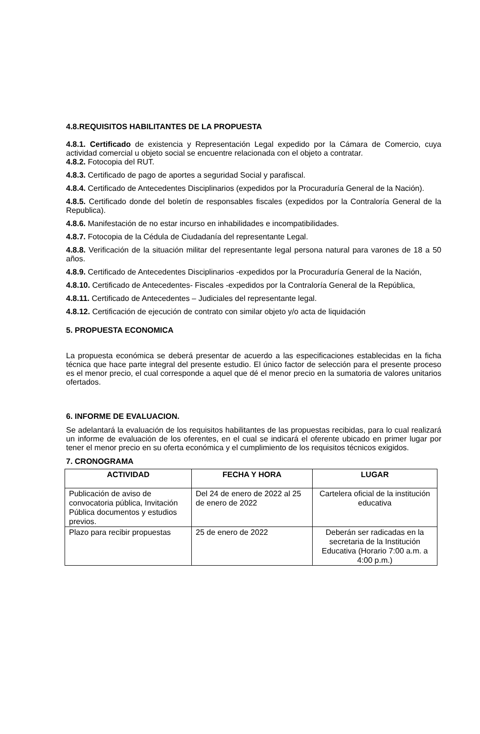4.8.REQUISITOS HABILITANTES DE LA PROPUESTA
4.8.1. Certificado de existencia y Representación Legal expedido por la Cámara de Comercio, cuya actividad comercial u objeto social se encuentre relacionada con el objeto a contratar.
4.8.2. Fotocopia del RUT.
4.8.3. Certificado de pago de aportes a seguridad Social y parafiscal.
4.8.4. Certificado de Antecedentes Disciplinarios (expedidos por la Procuraduría General de la Nación).
4.8.5. Certificado donde del boletín de responsables fiscales (expedidos por la Contraloría General de la Republica).
4.8.6. Manifestación de no estar incurso en inhabilidades e incompatibilidades.
4.8.7. Fotocopia de la Cédula de Ciudadanía del representante Legal.
4.8.8. Verificación de la situación militar del representante legal persona natural para varones de 18 a 50 años.
4.8.9. Certificado de Antecedentes Disciplinarios -expedidos por la Procuraduría General de la Nación,
4.8.10. Certificado de Antecedentes- Fiscales -expedidos por la Contraloría General de la República,
4.8.11. Certificado de Antecedentes – Judiciales del representante legal.
4.8.12. Certificación de ejecución de contrato con similar objeto y/o acta de liquidación
5. PROPUESTA ECONOMICA
La propuesta económica se deberá presentar de acuerdo a las especificaciones establecidas en la ficha técnica que hace parte integral del presente estudio. El único factor de selección para el presente proceso es el menor precio, el cual corresponde a aquel que dé el menor precio en la sumatoria de valores unitarios ofertados.
6. INFORME DE EVALUACION.
Se adelantará la evaluación de los requisitos habilitantes de las propuestas recibidas, para lo cual realizará un informe de evaluación de los oferentes, en el cual se indicará el oferente ubicado en primer lugar por tener el menor precio en su oferta económica y el cumplimiento de los requisitos técnicos exigidos.
7. CRONOGRAMA
| ACTIVIDAD | FECHA Y HORA | LUGAR |
| --- | --- | --- |
| Publicación de aviso de convocatoria pública, Invitación Pública documentos y estudios previos. | Del 24 de enero de 2022 al 25 de enero de 2022 | Cartelera oficial de la institución educativa |
| Plazo para recibir propuestas | 25 de enero de 2022 | Deberán ser radicadas en la secretaria de la Institución Educativa (Horario 7:00 a.m. a 4:00 p.m.) |